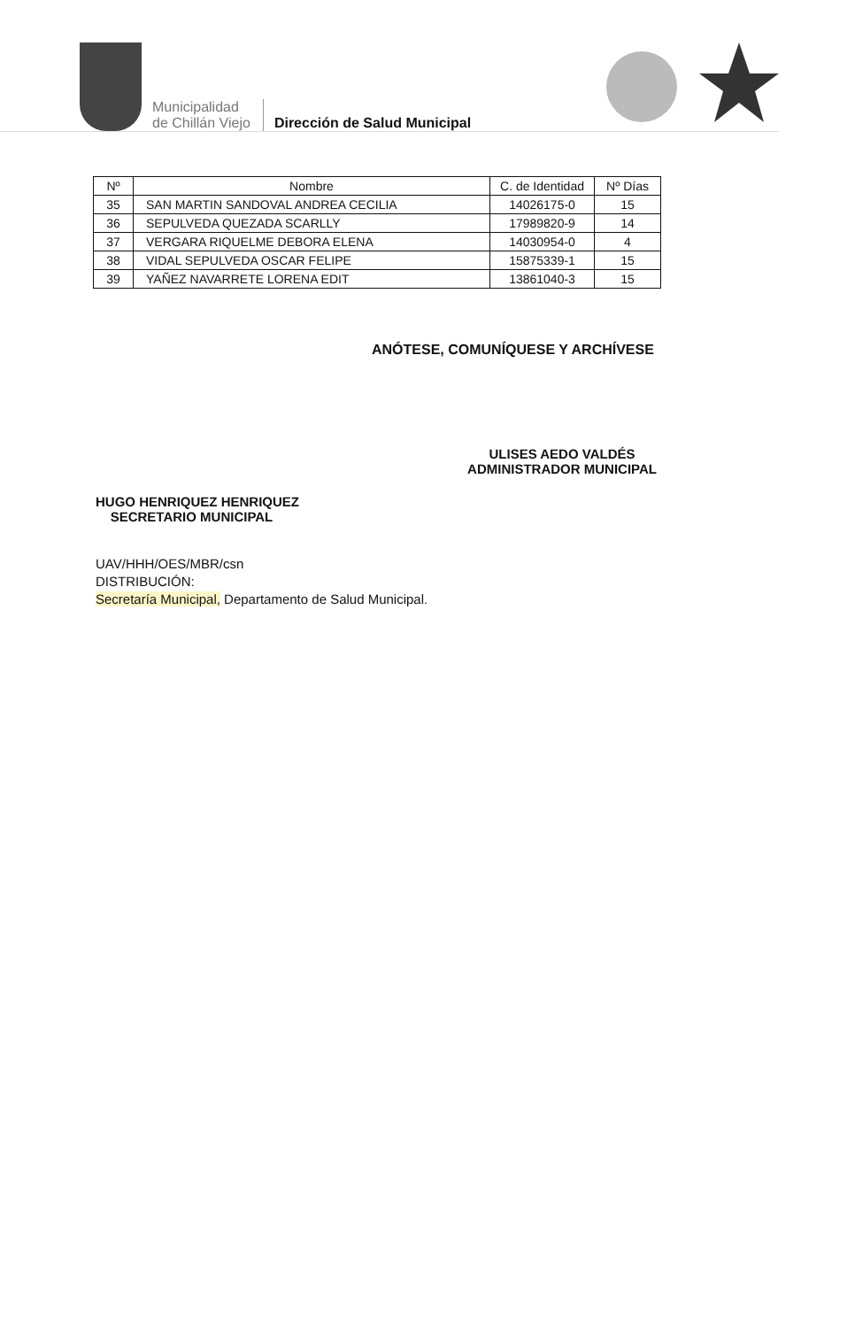Municipalidad
de Chillán Viejo
Dirección de Salud Municipal
| Nº | Nombre | C. de Identidad | Nº Días |
| --- | --- | --- | --- |
| 35 | SAN MARTIN SANDOVAL ANDREA CECILIA | 14026175-0 | 15 |
| 36 | SEPULVEDA QUEZADA SCARLLY | 17989820-9 | 14 |
| 37 | VERGARA RIQUELME DEBORA ELENA | 14030954-0 | 4 |
| 38 | VIDAL SEPULVEDA OSCAR FELIPE | 15875339-1 | 15 |
| 39 | YAÑEZ NAVARRETE LORENA EDIT | 13861040-3 | 15 |
ANÓTESE, COMUNÍQUESE Y ARCHÍVESE
ULISES AEDO VALDÉS
ADMINISTRADOR MUNICIPAL
HUGO HENRIQUEZ HENRIQUEZ
SECRETARIO MUNICIPAL
UAV/HHH/OES/MBR/csn
DISTRIBUCIÓN:
Secretaría Municipal, Departamento de Salud Municipal.